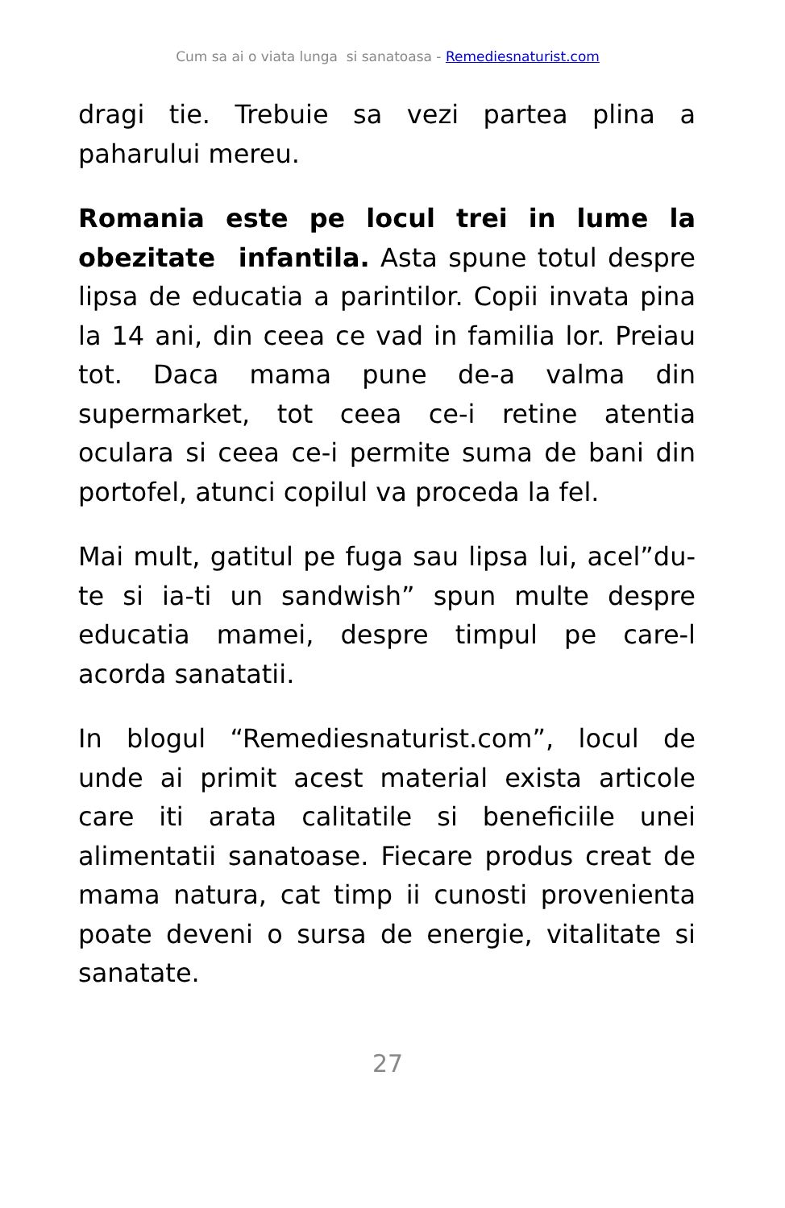Cum sa ai o viata lunga si sanatoasa - Remediesnaturist.com
dragi tie. Trebuie sa vezi partea plina a paharului mereu.
Romania este pe locul trei in lume la obezitate infantila. Asta spune totul despre lipsa de educatia a parintilor. Copii invata pina la 14 ani, din ceea ce vad in familia lor. Preiau tot. Daca mama pune de-a valma din supermarket, tot ceea ce-i retine atentia oculara si ceea ce-i permite suma de bani din portofel, atunci copilul va proceda la fel.
Mai mult, gatitul pe fuga sau lipsa lui, acel”du-te si ia-ti un sandwish” spun multe despre educatia mamei, despre timpul pe care-l acorda sanatatii.
In blogul “Remediesnaturist.com”, locul de unde ai primit acest material exista articole care iti arata calitatile si beneficiile unei alimentatii sanatoase. Fiecare produs creat de mama natura, cat timp ii cunosti provenienta poate deveni o sursa de energie, vitalitate si sanatate.
27